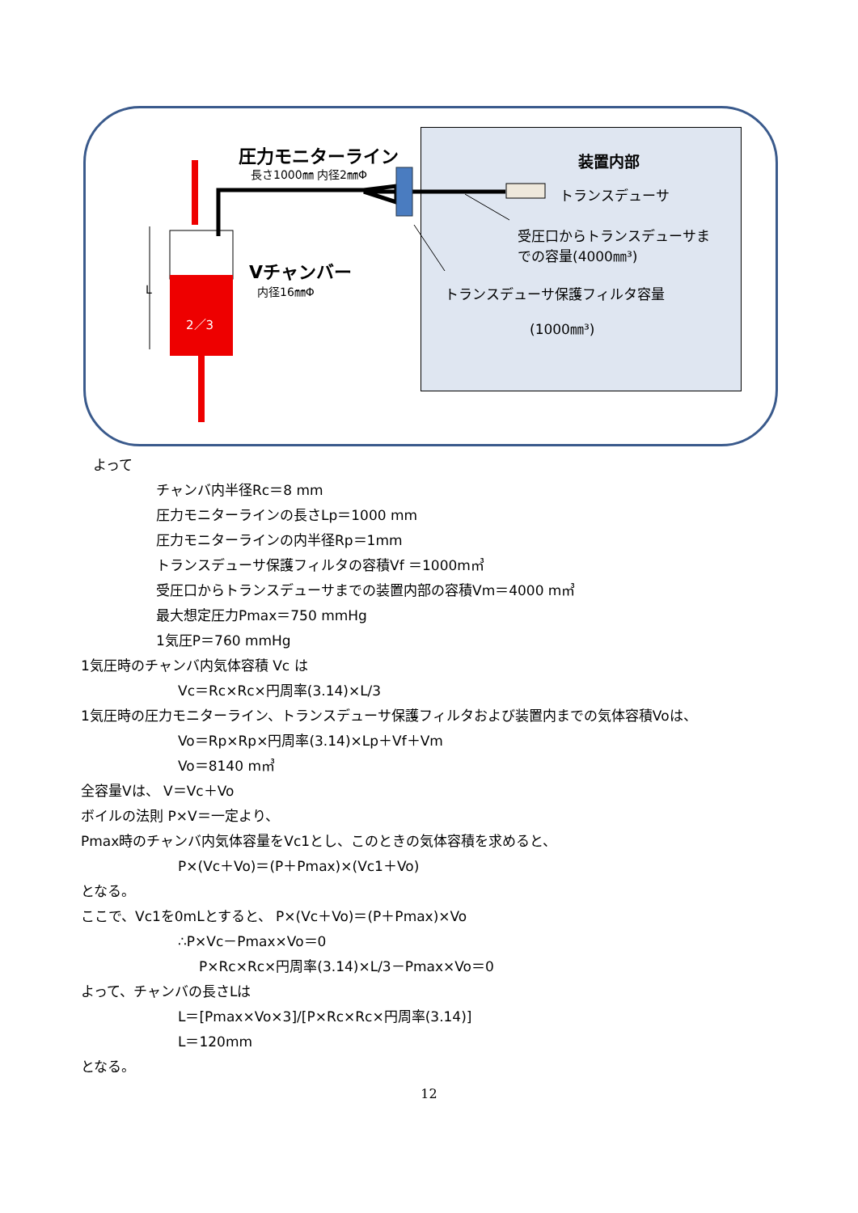圧力モニターライン
長さ1000㎜ 内径2㎜Φ
装置内部
トランスデューサ
受圧口からトランスデューサま
での容量(4000㎜³)
Vチャンバー
内径16㎜Φ
L
2／3
トランスデューサ保護フィルタ容量
(1000㎜³)
よって
チャンバ内半径Rc＝8 mm
圧力モニターラインの長さLp＝1000 mm
圧力モニターラインの内半径Rp＝1mm
トランスデューサ保護フィルタの容積Vf ＝1000m㎥
受圧口からトランスデューサまでの装置内部の容積Vm＝4000 m㎥
最大想定圧力Pmax＝750 mmHg
1気圧P＝760 mmHg
1気圧時のチャンバ内気体容積 Vc は
Vc＝Rc×Rc×円周率(3.14)×L/3
1気圧時の圧力モニターライン、トランスデューサ保護フィルタおよび装置内までの気体容積Voは、
Vo＝Rp×Rp×円周率(3.14)×Lp＋Vf＋Vm
Vo＝8140 m㎥
全容量Vは、 V＝Vc＋Vo
ボイルの法則 P×V＝一定より、
Pmax時のチャンバ内気体容量をVc1とし、このときの気体容積を求めると、
P×(Vc＋Vo)＝(P＋Pmax)×(Vc1＋Vo)
となる。
ここで、Vc1を0mLとすると、 P×(Vc＋Vo)＝(P＋Pmax)×Vo
∴P×Vc－Pmax×Vo＝0
P×Rc×Rc×円周率(3.14)×L/3－Pmax×Vo＝0
よって、チャンバの長さLは
L＝[Pmax×Vo×3]/[P×Rc×Rc×円周率(3.14)]
L＝120mm
となる。
12